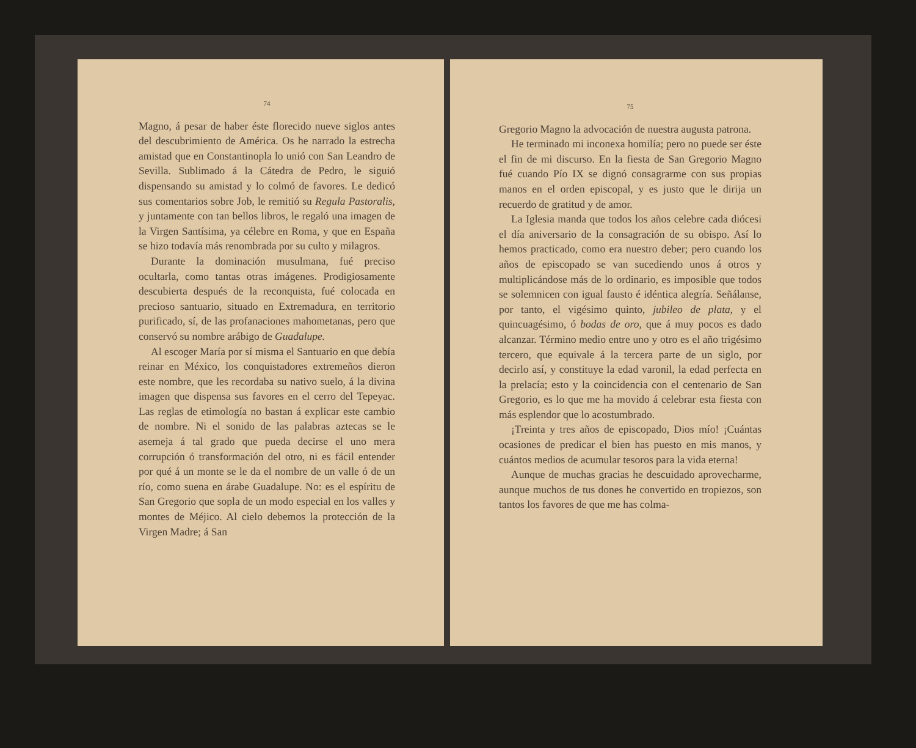74
Magno, á pesar de haber éste florecido nueve siglos antes del descubrimiento de América. Os he narrado la estrecha amistad que en Constantinopla lo unió con San Leandro de Sevilla. Sublimado á la Cátedra de Pedro, le siguió dispensando su amistad y lo colmó de favores. Le dedicó sus comentarios sobre Job, le remitió su Regula Pastoralis, y juntamente con tan bellos libros, le regaló una imagen de la Virgen Santísima, ya célebre en Roma, y que en España se hizo todavía más renombrada por su culto y milagros.
Durante la dominación musulmana, fué preciso ocultarla, como tantas otras imágenes. Prodigiosamente descubierta después de la reconquista, fué colocada en precioso santuario, situado en Extremadura, en territorio purificado, sí, de las profanaciones mahometanas, pero que conservó su nombre arábigo de Guadalupe.
Al escoger María por sí misma el Santuario en que debía reinar en México, los conquistadores extremeños dieron este nombre, que les recordaba su nativo suelo, á la divina imagen que dispensa sus favores en el cerro del Tepeyac. Las reglas de etimología no bastan á explicar este cambio de nombre. Ni el sonido de las palabras aztecas se le asemeja á tal grado que pueda decirse el uno mera corrupción ó transformación del otro, ni es fácil entender por qué á un monte se le da el nombre de un valle ó de un río, como suena en árabe Guadalupe. No: es el espíritu de San Gregorio que sopla de un modo especial en los valles y montes de Méjico. Al cielo debemos la protección de la Virgen Madre; á San
75
Gregorio Magno la advocación de nuestra augusta patrona.
He terminado mi inconexa homilía; pero no puede ser éste el fin de mi discurso. En la fiesta de San Gregorio Magno fué cuando Pío IX se dignó consagrarme con sus propias manos en el orden episcopal, y es justo que le dirija un recuerdo de gratitud y de amor.
La Iglesia manda que todos los años celebre cada diócesi el día aniversario de la consagración de su obispo. Así lo hemos practicado, como era nuestro deber; pero cuando los años de episcopado se van sucediendo unos á otros y multiplicándose más de lo ordinario, es imposible que todos se solemnicen con igual fausto é idéntica alegría. Señálanse, por tanto, el vigésimo quinto, jubileo de plata, y el quincuagésimo, ó bodas de oro, que á muy pocos es dado alcanzar. Término medio entre uno y otro es el año trigésimo tercero, que equivale á la tercera parte de un siglo, por decirlo así, y constituye la edad varonil, la edad perfecta en la prelacía; esto y la coincidencia con el centenario de San Gregorio, es lo que me ha movido á celebrar esta fiesta con más esplendor que lo acostumbrado.
¡Treinta y tres años de episcopado, Dios mío! ¡Cuántas ocasiones de predicar el bien has puesto en mis manos, y cuántos medios de acumular tesoros para la vida eterna!
Aunque de muchas gracias he descuidado aprovecharme, aunque muchos de tus dones he convertido en tropiezos, son tantos los favores de que me has colma-